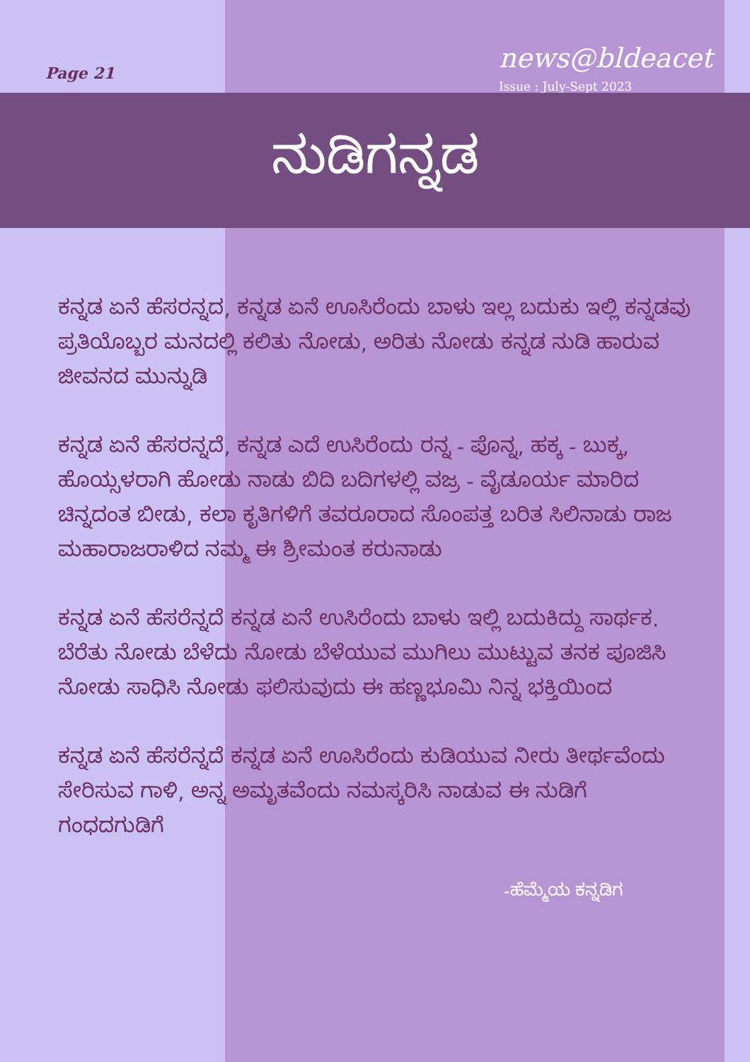Page 21 news@bldeacet
Issue : July-Sept 2023
ನುಡಿಗನ್ನಡ
ಕನ್ನಡ ಏನೆ ಹೆಸರನ್ನದ, ಕನ್ನಡ ಏನೆ ಊಸಿರೆಂದು ಬಾಳು ಇಲ್ಲ ಬದುಕು ಇಲ್ಲಿ ಕನ್ನಡವು ಪ್ರತಿಯೊಬ್ಬರ ಮನದಲ್ಲಿ ಕಲಿತು ನೋಡು, ಅರಿತು ನೋಡು ಕನ್ನಡ ನುಡಿ ಹಾರುವ ಜೀವನದ ಮುನ್ನುಡಿ
ಕನ್ನಡ ಏನೆ ಹೆಸರನ್ನದೆ, ಕನ್ನಡ ಎದೆ ಉಸಿರೆಂದು ರನ್ನ - ಪೊನ್ನ, ಹಕ್ಕ - ಬುಕ್ಕ, ಹೊಯ್ಸಳರಾಗಿ ಹೋಡು ನಾಡು ಬಿದಿ ಬದಿಗಳಲ್ಲಿ ವಜ್ರ - ವೈಡೂರ್ಯ ಮಾರಿದ ಚಿನ್ನದಂತ ಬೀಡು, ಕಲಾ ಕೃತಿಗಳಿಗೆ ತವರೂರಾದ ಸೊಂಪತ್ತ ಬರಿತ ಸಿಲಿನಾಡು ರಾಜ ಮಹಾರಾಜರಾಳಿದ ನಮ್ಮ ಈ ಶ್ರೀಮಂತ ಕರುನಾಡು
ಕನ್ನಡ ಏನೆ ಹೆಸರೆನ್ನದೆ ಕನ್ನಡ ಏನೆ ಉಸಿರೆಂದು ಬಾಳು ಇಲ್ಲಿ ಬದುಕಿದ್ದು ಸಾರ್ಥಕ. ಬೆರೆತು ನೋಡು ಬೆಳೆದು ನೋಡು ಬೆಳೆಯುವ ಮುಗಿಲು ಮುಟ್ಟುವ ತನಕ ಪೂಜಿಸಿ ನೋಡು ಸಾಧಿಸಿ ನೋಡು ಫಲಿಸುವುದು ಈ ಹಣ್ಣಭೂಮಿ ನಿನ್ನ ಭಕ್ತಿಯಿಂದ
ಕನ್ನಡ ಏನೆ ಹೆಸರೆನ್ನದೆ ಕನ್ನಡ ಏನೆ ಊಸಿರೆಂದು ಕುಡಿಯುವ ನೀರು ತೀರ್ಥವೆಂದು ಸೇರಿಸುವ ಗಾಳಿ, ಅನ್ನ ಅಮೃತವೆಂದು ನಮಸ್ಕರಿಸಿ ನಾಡುವ ಈ ನುಡಿಗೆ ಗಂಧದಗುಡಿಗೆ
-ಹೆಮ್ಮೆಯ ಕನ್ನಡಿಗ